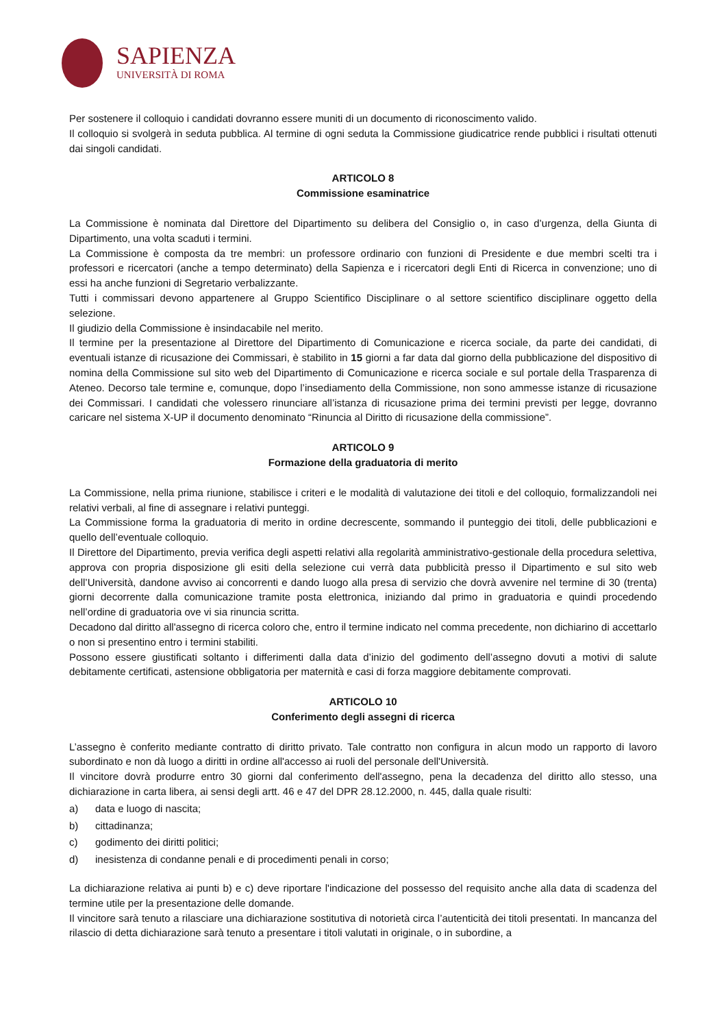SAPIENZA
UNIVERSITÀ DI ROMA
Per sostenere il colloquio i candidati dovranno essere muniti di un documento di riconoscimento valido.
Il colloquio si svolgerà in seduta pubblica. Al termine di ogni seduta la Commissione giudicatrice rende pubblici i risultati ottenuti dai singoli candidati.
ARTICOLO 8
Commissione esaminatrice
La Commissione è nominata dal Direttore del Dipartimento su delibera del Consiglio o, in caso d’urgenza, della Giunta di Dipartimento, una volta scaduti i termini.
La Commissione è composta da tre membri: un professore ordinario con funzioni di Presidente e due membri scelti tra i professori e ricercatori (anche a tempo determinato) della Sapienza e i ricercatori degli Enti di Ricerca in convenzione; uno di essi ha anche funzioni di Segretario verbalizzante.
Tutti i commissari devono appartenere al Gruppo Scientifico Disciplinare o al settore scientifico disciplinare oggetto della selezione.
Il giudizio della Commissione è insindacabile nel merito.
Il termine per la presentazione al Direttore del Dipartimento di Comunicazione e ricerca sociale, da parte dei candidati, di eventuali istanze di ricusazione dei Commissari, è stabilito in 15 giorni a far data dal giorno della pubblicazione del dispositivo di nomina della Commissione sul sito web del Dipartimento di Comunicazione e ricerca sociale e sul portale della Trasparenza di Ateneo. Decorso tale termine e, comunque, dopo l’insediamento della Commissione, non sono ammesse istanze di ricusazione dei Commissari. I candidati che volessero rinunciare all’istanza di ricusazione prima dei termini previsti per legge, dovranno caricare nel sistema X-UP il documento denominato “Rinuncia al Diritto di ricusazione della commissione”.
ARTICOLO 9
Formazione della graduatoria di merito
La Commissione, nella prima riunione, stabilisce i criteri e le modalità di valutazione dei titoli e del colloquio, formalizzandoli nei relativi verbali, al fine di assegnare i relativi punteggi.
La Commissione forma la graduatoria di merito in ordine decrescente, sommando il punteggio dei titoli, delle pubblicazioni e quello dell’eventuale colloquio.
Il Direttore del Dipartimento, previa verifica degli aspetti relativi alla regolarità amministrativo-gestionale della procedura selettiva, approva con propria disposizione gli esiti della selezione cui verrà data pubblicità presso il Dipartimento e sul sito web dell’Università, dandone avviso ai concorrenti e dando luogo alla presa di servizio che dovrà avvenire nel termine di 30 (trenta) giorni decorrente dalla comunicazione tramite posta elettronica, iniziando dal primo in graduatoria e quindi procedendo nell’ordine di graduatoria ove vi sia rinuncia scritta.
Decadono dal diritto all'assegno di ricerca coloro che, entro il termine indicato nel comma precedente, non dichiarino di accettarlo o non si presentino entro i termini stabiliti.
Possono essere giustificati soltanto i differimenti dalla data d’inizio del godimento dell’assegno dovuti a motivi di salute debitamente certificati, astensione obbligatoria per maternità e casi di forza maggiore debitamente comprovati.
ARTICOLO 10
Conferimento degli assegni di ricerca
L’assegno è conferito mediante contratto di diritto privato. Tale contratto non configura in alcun modo un rapporto di lavoro subordinato e non dà luogo a diritti in ordine all'accesso ai ruoli del personale dell'Università.
Il vincitore dovrà produrre entro 30 giorni dal conferimento dell'assegno, pena la decadenza del diritto allo stesso, una dichiarazione in carta libera, ai sensi degli artt. 46 e 47 del DPR 28.12.2000, n. 445, dalla quale risulti:
a) data e luogo di nascita;
b) cittadinanza;
c) godimento dei diritti politici;
d) inesistenza di condanne penali e di procedimenti penali in corso;
La dichiarazione relativa ai punti b) e c) deve riportare l'indicazione del possesso del requisito anche alla data di scadenza del termine utile per la presentazione delle domande.
Il vincitore sarà tenuto a rilasciare una dichiarazione sostitutiva di notorietà circa l’autenticità dei titoli presentati. In mancanza del rilascio di detta dichiarazione sarà tenuto a presentare i titoli valutati in originale, o in subordine, a